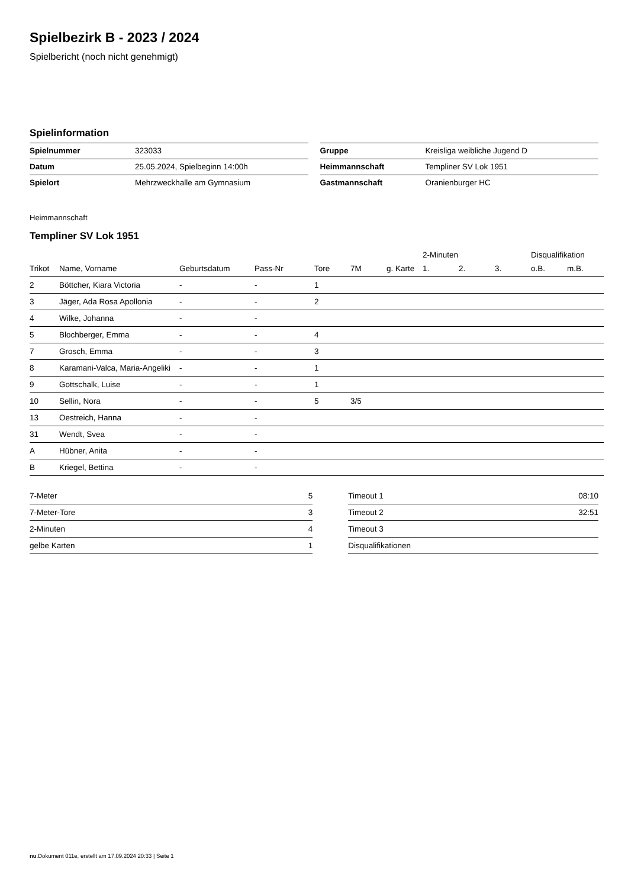Spielbezirk B - 2023 / 2024
Spielbericht (noch nicht genehmigt)
Spielinformation
| Spielnummer | 323033 |
| Datum | 25.05.2024, Spielbeginn 14:00h |
| Spielort | Mehrzweckhalle am Gymnasium |
| Gruppe | Kreisliga weibliche Jugend D |
| Heimmannschaft | Templiner SV Lok 1951 |
| Gastmannschaft | Oranienburger HC |
Heimmannschaft
Templiner SV Lok 1951
| | | | | | | | 2-Minuten | | | Disqualifikation | |
| --- | --- | --- | --- | --- | --- | --- | --- | --- | --- | --- | --- |
| Trikot | Name, Vorname | Geburtsdatum | Pass-Nr | Tore | 7M | g. Karte | 1. | 2. | 3. | o.B. | m.B. |
| 2 | Böttcher, Kiara Victoria | - | - | 1 | | | | | | | |
| 3 | Jäger, Ada Rosa Apollonia | - | - | 2 | | | | | | | |
| 4 | Wilke, Johanna | - | - | | | | | | | | |
| 5 | Blochberger, Emma | - | - | 4 | | | | | | | |
| 7 | Grosch, Emma | - | - | 3 | | | | | | | |
| 8 | Karamani-Valca, Maria-Angeliki | - | - | 1 | | | | | | | |
| 9 | Gottschalk, Luise | - | - | 1 | | | | | | | |
| 10 | Sellin, Nora | - | - | 5 | 3/5 | | | | | | |
| 13 | Oestreich, Hanna | - | - | | | | | | | | |
| 31 | Wendt, Svea | - | - | | | | | | | | |
| A | Hübner, Anita | - | - | | | | | | | | |
| B | Kriegel, Bettina | - | - | | | | | | | | |
| 7-Meter | 5 |
| 7-Meter-Tore | 3 |
| 2-Minuten | 4 |
| gelbe Karten | 1 |
| Timeout 1 | 08:10 |
| Timeout 2 | 32:51 |
| Timeout 3 | |
| Disqualifikationen | |
nu.Dokument 011e, erstellt am 17.09.2024 20:33 | Seite 1